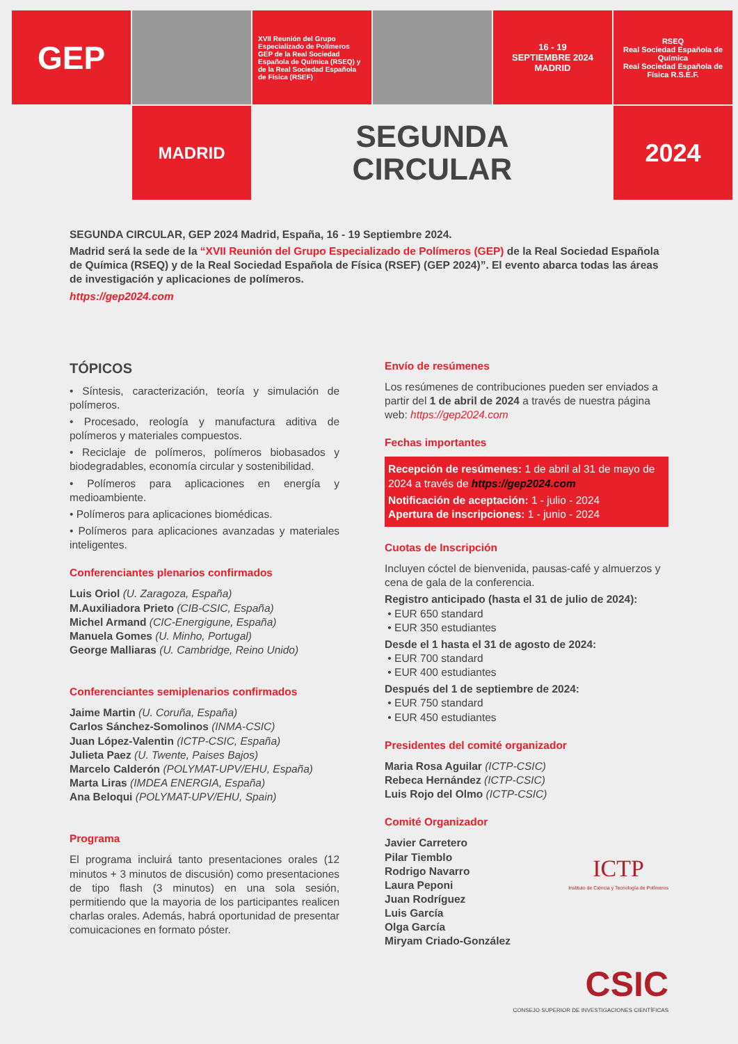GEP
XVII Reunión del Grupo Especializado de Polímeros GEP de la Real Sociedad Española de Química (RSEQ) y de la Real Sociedad Española de Física (RSEF)
16 - 19
SEPTIEMBRE 2024
MADRID
RSEQ
Real Sociedad Española de Química
Real Sociedad Española de Física R.S.E.F.
MADRID
SEGUNDA
CIRCULAR
2024
SEGUNDA CIRCULAR, GEP 2024 Madrid, España, 16 - 19 Septiembre 2024.
Madrid será la sede de la “XVII Reunión del Grupo Especializado de Polímeros (GEP) de la Real Sociedad Española de Química (RSEQ) y de la Real Sociedad Española de Física (RSEF) (GEP 2024)”. El evento abarca todas las áreas de investigación y aplicaciones de polímeros.
https://gep2024.com
TÓPICOS
• Síntesis, caracterización, teoría y simulación de polímeros.
• Procesado, reología y manufactura aditiva de polímeros y materiales compuestos.
• Reciclaje de polímeros, polímeros biobasados y biodegradables, economía circular y sostenibilidad.
• Polímeros para aplicaciones en energía y medioambiente.
• Polímeros para aplicaciones biomédicas.
• Polímeros para aplicaciones avanzadas y materiales inteligentes.
Conferenciantes plenarios confirmados
Luis Oriol (U. Zaragoza, España)
M.Auxiliadora Prieto (CIB-CSIC, España)
Michel Armand (CIC-Energigune, España)
Manuela Gomes (U. Minho, Portugal)
George Malliaras (U. Cambridge, Reino Unido)
Conferenciantes semiplenarios confirmados
Jaime Martin (U. Coruña, España)
Carlos Sánchez-Somolinos (INMA-CSIC)
Juan López-Valentin (ICTP-CSIC, España)
Julieta Paez (U. Twente, Paises Bajos)
Marcelo Calderón (POLYMAT-UPV/EHU, España)
Marta Liras (IMDEA ENERGIA, España)
Ana Beloqui (POLYMAT-UPV/EHU, Spain)
Programa
El programa incluirá tanto presentaciones orales (12 minutos + 3 minutos de discusión) como presentaciones de tipo flash (3 minutos) en una sola sesión, permitiendo que la mayoria de los participantes realicen charlas orales. Además, habrá oportunidad de presentar comuicaciones en formato póster.
Envío de resúmenes
Los resúmenes de contribuciones pueden ser enviados a partir del 1 de abril de 2024 a través de nuestra página web: https://gep2024.com
Fechas importantes
Recepción de resúmenes: 1 de abril al 31 de mayo de 2024 a través de https://gep2024.com
Notificación de aceptación: 1 - julio - 2024
Apertura de inscripciones: 1 - junio - 2024
Cuotas de Inscripción
Incluyen cóctel de bienvenida, pausas-café y almuerzos y cena de gala de la conferencia.
Registro anticipado (hasta el 31 de julio de 2024):
• EUR 650 standard
• EUR 350 estudiantes
Desde el 1 hasta el 31 de agosto de 2024:
• EUR 700 standard
• EUR 400 estudiantes
Después del 1 de septiembre de 2024:
• EUR 750 standard
• EUR 450 estudiantes
Presidentes del comité organizador
Maria Rosa Aguilar (ICTP-CSIC)
Rebeca Hernández (ICTP-CSIC)
Luis Rojo del Olmo (ICTP-CSIC)
Comité Organizador
Javier Carretero
Pilar Tiemblo
Rodrigo Navarro
Laura Peponi
Juan Rodríguez
Luis García
Olga García
Miryam Criado-González
ICTP
Instituto de Ciencia y Tecnología de Polímeros
CSIC
CONSEJO SUPERIOR DE INVESTIGACIONES CIENTÍFICAS